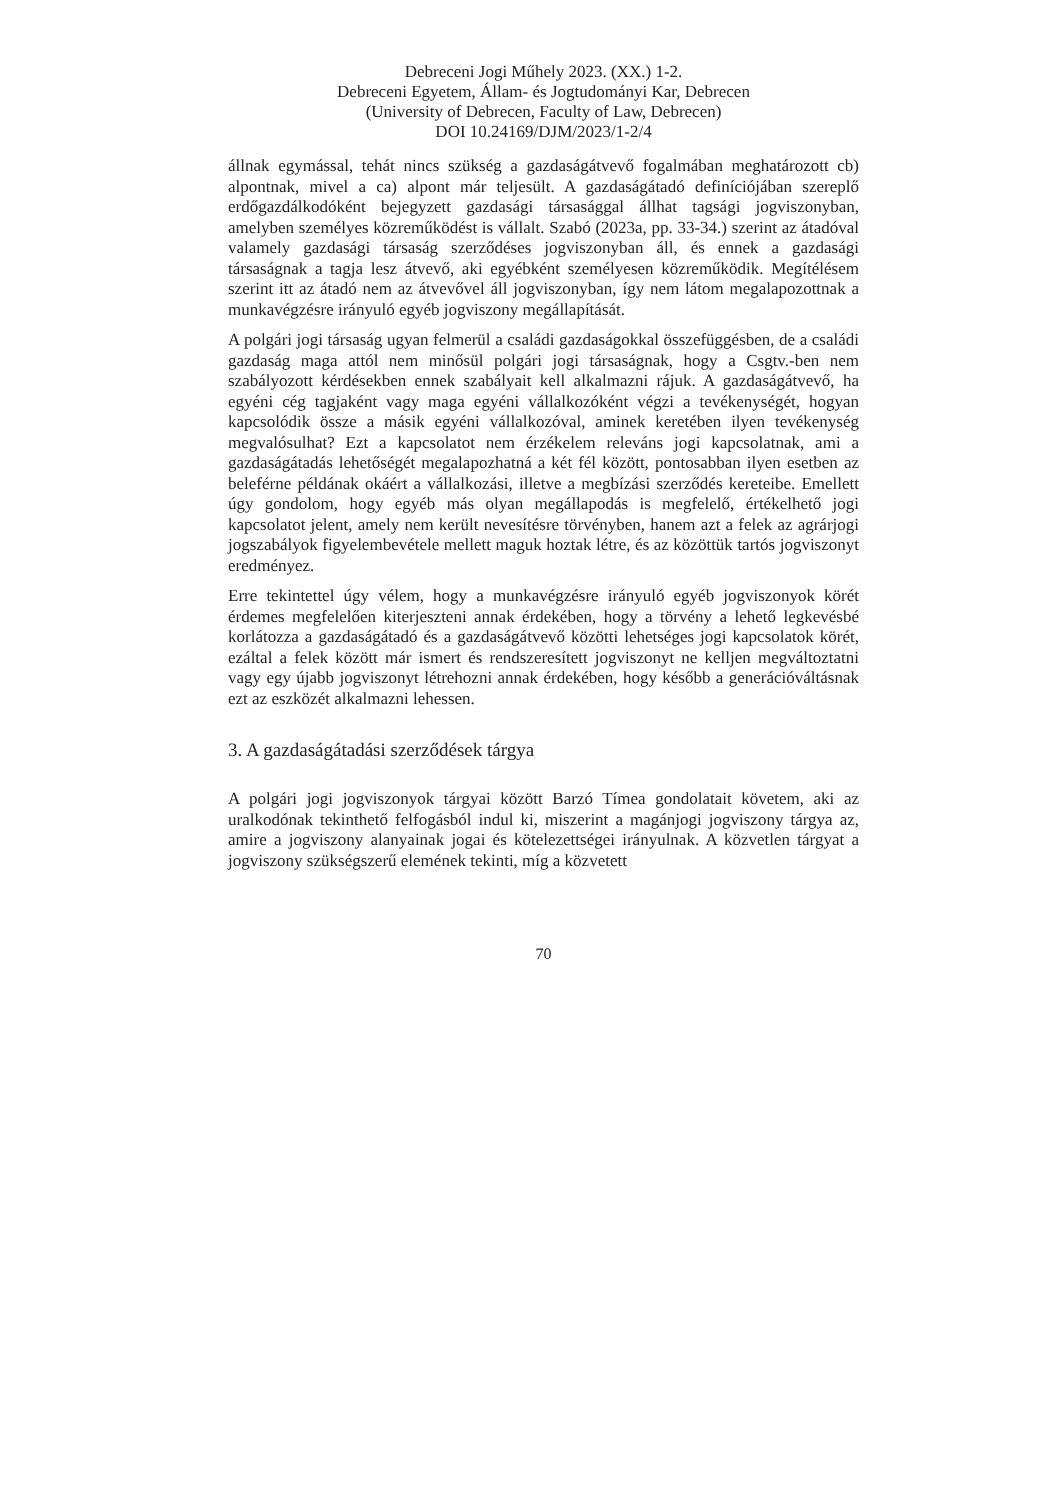Debreceni Jogi Műhely 2023. (XX.) 1-2.
Debreceni Egyetem, Állam- és Jogtudományi Kar, Debrecen
(University of Debrecen, Faculty of Law, Debrecen)
DOI 10.24169/DJM/2023/1-2/4
állnak egymással, tehát nincs szükség a gazdaságátvevő fogalmában meghatározott cb) alpontnak, mivel a ca) alpont már teljesült. A gazdaságátadó definíciójában szereplő erdőgazdálkodóként bejegyzett gazdasági társasággal állhat tagsági jogviszonyban, amelyben személyes közreműködést is vállalt. Szabó (2023a, pp. 33-34.) szerint az átadóval valamely gazdasági társaság szerződéses jogviszonyban áll, és ennek a gazdasági társaságnak a tagja lesz átvevő, aki egyébként személyesen közreműködik. Megítélésem szerint itt az átadó nem az átvevővel áll jogviszonyban, így nem látom megalapozottnak a munkavégzésre irányuló egyéb jogviszony megállapítását.
A polgári jogi társaság ugyan felmerül a családi gazdaságokkal összefüggésben, de a családi gazdaság maga attól nem minősül polgári jogi társaságnak, hogy a Csgtv.-ben nem szabályozott kérdésekben ennek szabályait kell alkalmazni rájuk. A gazdaságátvevő, ha egyéni cég tagjaként vagy maga egyéni vállalkozóként végzi a tevékenységét, hogyan kapcsolódik össze a másik egyéni vállalkozóval, aminek keretében ilyen tevékenység megvalósulhat? Ezt a kapcsolatot nem érzékelem releváns jogi kapcsolatnak, ami a gazdaságátadás lehetőségét megalapozhatná a két fél között, pontosabban ilyen esetben az beleférne példának okáért a vállalkozási, illetve a megbízási szerződés kereteibe. Emellett úgy gondolom, hogy egyéb más olyan megállapodás is megfelelő, értékelhető jogi kapcsolatot jelent, amely nem került nevesítésre törvényben, hanem azt a felek az agrárjogi jogszabályok figyelembevétele mellett maguk hoztak létre, és az közöttük tartós jogviszonyt eredményez.
Erre tekintettel úgy vélem, hogy a munkavégzésre irányuló egyéb jogviszonyok körét érdemes megfelelően kiterjeszteni annak érdekében, hogy a törvény a lehető legkevésbé korlátozza a gazdaságátadó és a gazdaságátvevő közötti lehetséges jogi kapcsolatok körét, ezáltal a felek között már ismert és rendszeresített jogviszonyt ne kelljen megváltoztatni vagy egy újabb jogviszonyt létrehozni annak érdekében, hogy később a generációváltásnak ezt az eszközét alkalmazni lehessen.
3. A gazdaságátadási szerződések tárgya
A polgári jogi jogviszonyok tárgyai között Barzó Tímea gondolatait követem, aki az uralkodónak tekinthető felfogásból indul ki, miszerint a magánjogi jogviszony tárgya az, amire a jogviszony alanyainak jogai és kötelezettségei irányulnak. A közvetlen tárgyat a jogviszony szükségszerű elemének tekinti, míg a közvetett
70